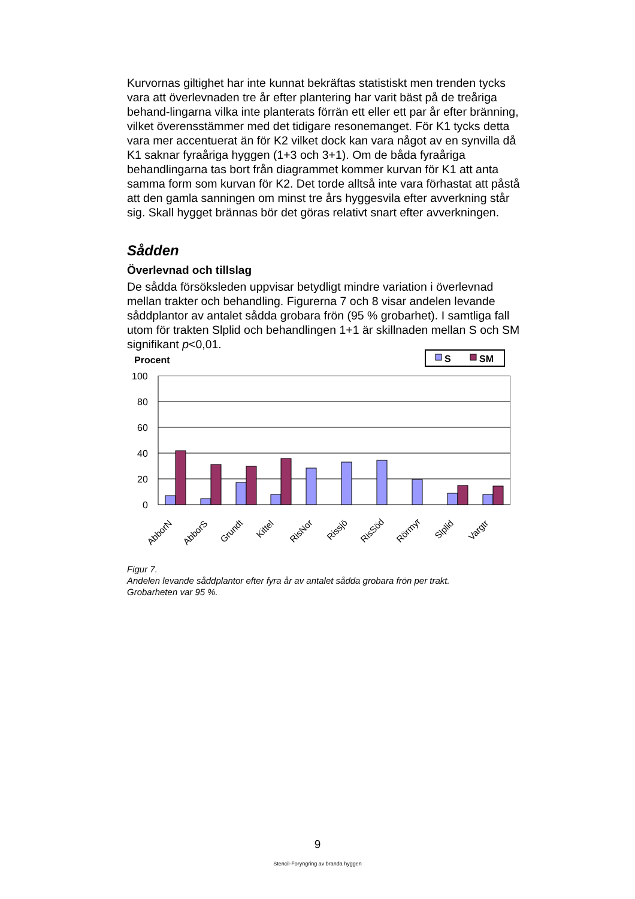Kurvornas giltighet har inte kunnat bekräftas statistiskt men trenden tycks vara att överlevnaden tre år efter plantering har varit bäst på de treåriga behand-lingarna vilka inte planterats förrän ett eller ett par år efter bränning, vilket överensstämmer med det tidigare resonemanget. För K1 tycks detta vara mer accentuerat än för K2 vilket dock kan vara något av en synvilla då K1 saknar fyraåriga hyggen (1+3 och 3+1). Om de båda fyraåriga behandlingarna tas bort från diagrammet kommer kurvan för K1 att anta samma form som kurvan för K2. Det torde alltså inte vara förhastat att påstå att den gamla sanningen om minst tre års hyggesvila efter avverkning står sig. Skall hygget brännas bör det göras relativt snart efter avverkningen.
Sådden
Överlevnad och tillslag
De sådda försöksleden uppvisar betydligt mindre variation i överlevnad mellan trakter och behandling. Figurerna 7 och 8 visar andelen levande såddplantor av antalet sådda grobara frön (95 % grobarhet). I samtliga fall utom för trakten Slplid och behandlingen 1+1 är skillnaden mellan S och SM signifikant p<0,01.
Procent
S
SM
100
80
60
40
20
0
AbborN
AbborS
Grundt
Kittel
RisNor
Rissjö
RisSöd
Rörmyr
Slplid
Vargtr
Figur 7.
Andelen levande såddplantor efter fyra år av antalet sådda grobara frön per trakt.
Grobarheten var 95 %.
9
Stencil-Foryngring av branda hyggen